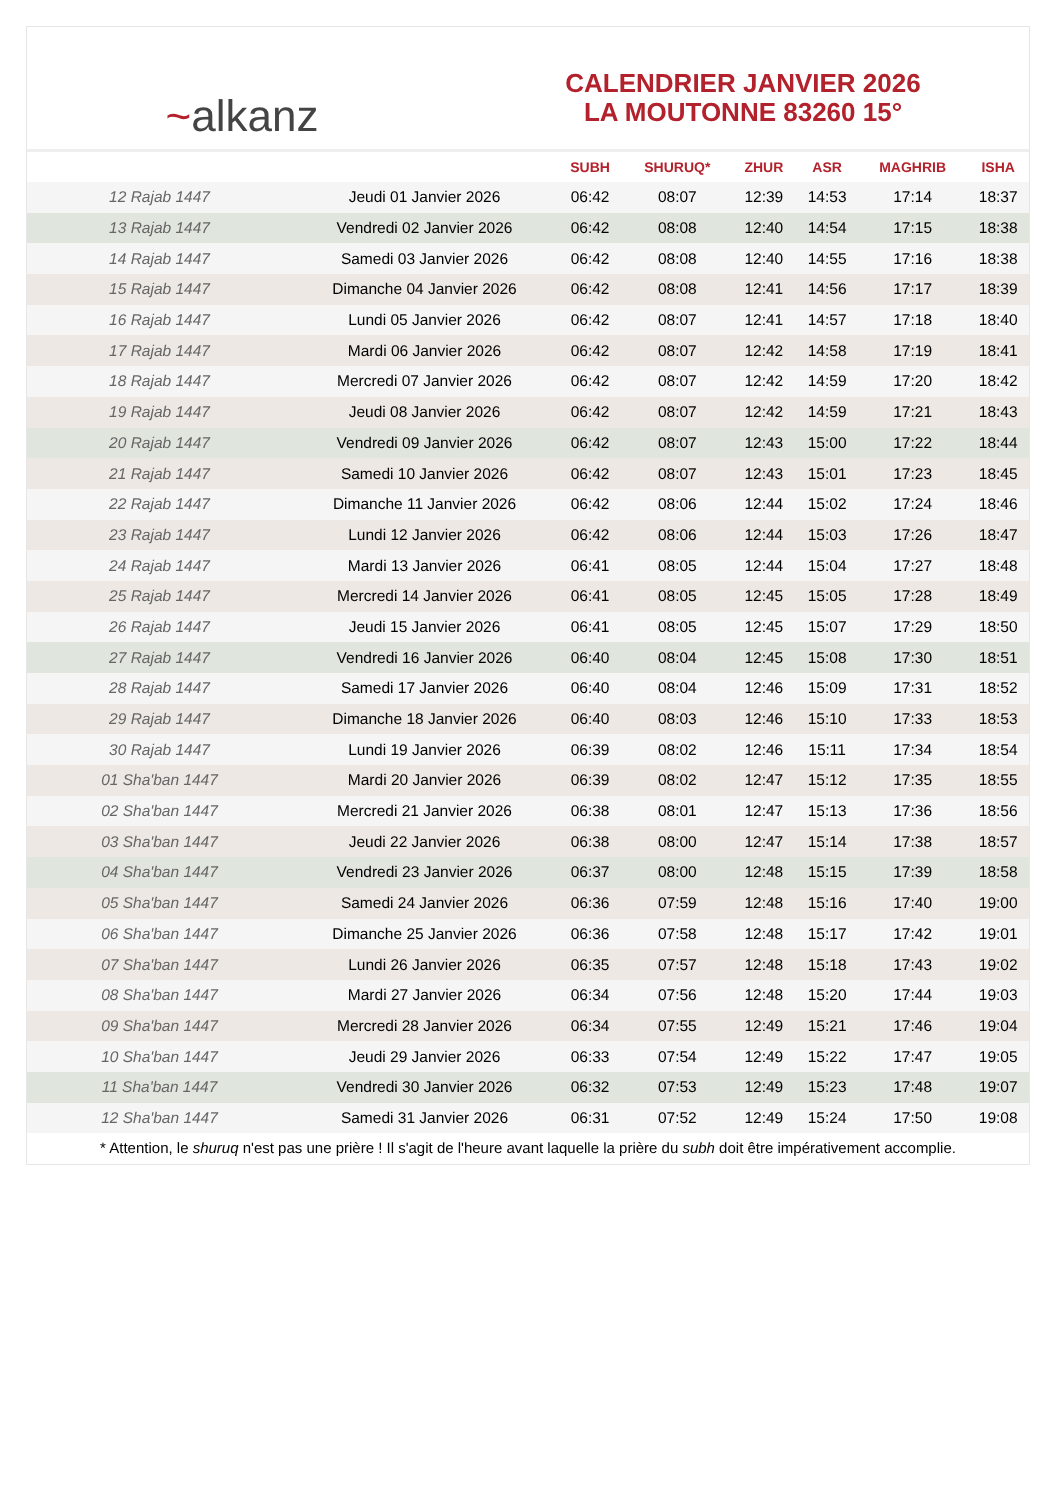~ alkanz
CALENDRIER JANVIER 2026
LA MOUTONNE 83260 15°
| | | SUBH | SHURUQ* | ZHUR | ASR | MAGHRIB | ISHA |
| --- | --- | --- | --- | --- | --- | --- | --- |
| 12 Rajab 1447 | Jeudi 01 Janvier 2026 | 06:42 | 08:07 | 12:39 | 14:53 | 17:14 | 18:37 |
| 13 Rajab 1447 | Vendredi 02 Janvier 2026 | 06:42 | 08:08 | 12:40 | 14:54 | 17:15 | 18:38 |
| 14 Rajab 1447 | Samedi 03 Janvier 2026 | 06:42 | 08:08 | 12:40 | 14:55 | 17:16 | 18:38 |
| 15 Rajab 1447 | Dimanche 04 Janvier 2026 | 06:42 | 08:08 | 12:41 | 14:56 | 17:17 | 18:39 |
| 16 Rajab 1447 | Lundi 05 Janvier 2026 | 06:42 | 08:07 | 12:41 | 14:57 | 17:18 | 18:40 |
| 17 Rajab 1447 | Mardi 06 Janvier 2026 | 06:42 | 08:07 | 12:42 | 14:58 | 17:19 | 18:41 |
| 18 Rajab 1447 | Mercredi 07 Janvier 2026 | 06:42 | 08:07 | 12:42 | 14:59 | 17:20 | 18:42 |
| 19 Rajab 1447 | Jeudi 08 Janvier 2026 | 06:42 | 08:07 | 12:42 | 14:59 | 17:21 | 18:43 |
| 20 Rajab 1447 | Vendredi 09 Janvier 2026 | 06:42 | 08:07 | 12:43 | 15:00 | 17:22 | 18:44 |
| 21 Rajab 1447 | Samedi 10 Janvier 2026 | 06:42 | 08:07 | 12:43 | 15:01 | 17:23 | 18:45 |
| 22 Rajab 1447 | Dimanche 11 Janvier 2026 | 06:42 | 08:06 | 12:44 | 15:02 | 17:24 | 18:46 |
| 23 Rajab 1447 | Lundi 12 Janvier 2026 | 06:42 | 08:06 | 12:44 | 15:03 | 17:26 | 18:47 |
| 24 Rajab 1447 | Mardi 13 Janvier 2026 | 06:41 | 08:05 | 12:44 | 15:04 | 17:27 | 18:48 |
| 25 Rajab 1447 | Mercredi 14 Janvier 2026 | 06:41 | 08:05 | 12:45 | 15:05 | 17:28 | 18:49 |
| 26 Rajab 1447 | Jeudi 15 Janvier 2026 | 06:41 | 08:05 | 12:45 | 15:07 | 17:29 | 18:50 |
| 27 Rajab 1447 | Vendredi 16 Janvier 2026 | 06:40 | 08:04 | 12:45 | 15:08 | 17:30 | 18:51 |
| 28 Rajab 1447 | Samedi 17 Janvier 2026 | 06:40 | 08:04 | 12:46 | 15:09 | 17:31 | 18:52 |
| 29 Rajab 1447 | Dimanche 18 Janvier 2026 | 06:40 | 08:03 | 12:46 | 15:10 | 17:33 | 18:53 |
| 30 Rajab 1447 | Lundi 19 Janvier 2026 | 06:39 | 08:02 | 12:46 | 15:11 | 17:34 | 18:54 |
| 01 Sha'ban 1447 | Mardi 20 Janvier 2026 | 06:39 | 08:02 | 12:47 | 15:12 | 17:35 | 18:55 |
| 02 Sha'ban 1447 | Mercredi 21 Janvier 2026 | 06:38 | 08:01 | 12:47 | 15:13 | 17:36 | 18:56 |
| 03 Sha'ban 1447 | Jeudi 22 Janvier 2026 | 06:38 | 08:00 | 12:47 | 15:14 | 17:38 | 18:57 |
| 04 Sha'ban 1447 | Vendredi 23 Janvier 2026 | 06:37 | 08:00 | 12:48 | 15:15 | 17:39 | 18:58 |
| 05 Sha'ban 1447 | Samedi 24 Janvier 2026 | 06:36 | 07:59 | 12:48 | 15:16 | 17:40 | 19:00 |
| 06 Sha'ban 1447 | Dimanche 25 Janvier 2026 | 06:36 | 07:58 | 12:48 | 15:17 | 17:42 | 19:01 |
| 07 Sha'ban 1447 | Lundi 26 Janvier 2026 | 06:35 | 07:57 | 12:48 | 15:18 | 17:43 | 19:02 |
| 08 Sha'ban 1447 | Mardi 27 Janvier 2026 | 06:34 | 07:56 | 12:48 | 15:20 | 17:44 | 19:03 |
| 09 Sha'ban 1447 | Mercredi 28 Janvier 2026 | 06:34 | 07:55 | 12:49 | 15:21 | 17:46 | 19:04 |
| 10 Sha'ban 1447 | Jeudi 29 Janvier 2026 | 06:33 | 07:54 | 12:49 | 15:22 | 17:47 | 19:05 |
| 11 Sha'ban 1447 | Vendredi 30 Janvier 2026 | 06:32 | 07:53 | 12:49 | 15:23 | 17:48 | 19:07 |
| 12 Sha'ban 1447 | Samedi 31 Janvier 2026 | 06:31 | 07:52 | 12:49 | 15:24 | 17:50 | 19:08 |
* Attention, le shuruq n'est pas une prière ! Il s'agit de l'heure avant laquelle la prière du subh doit être impérativement accomplie.